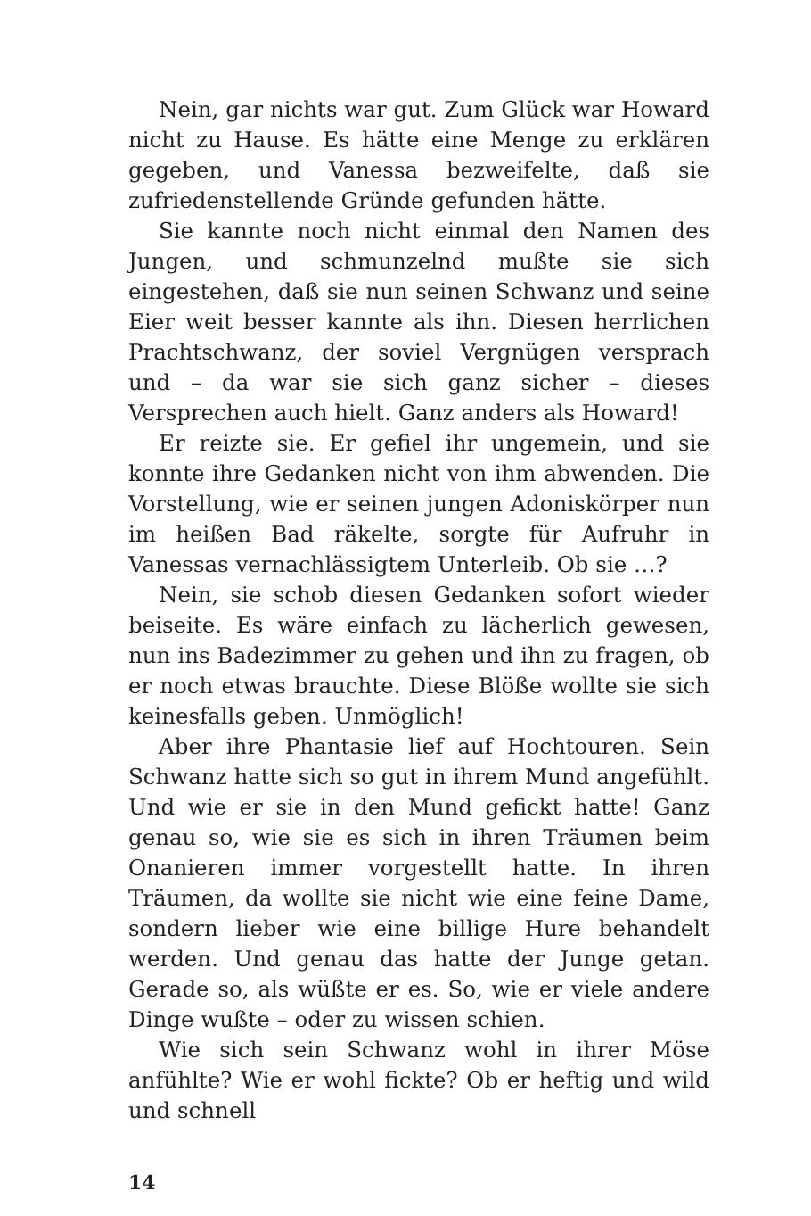Nein, gar nichts war gut. Zum Glück war Howard nicht zu Hause. Es hätte eine Menge zu erklären gegeben, und Vanessa bezweifelte, daß sie zufriedenstellende Gründe gefunden hätte.
Sie kannte noch nicht einmal den Namen des Jungen, und schmunzelnd mußte sie sich eingestehen, daß sie nun seinen Schwanz und seine Eier weit besser kannte als ihn. Diesen herrlichen Prachtschwanz, der soviel Vergnügen versprach und – da war sie sich ganz sicher – dieses Versprechen auch hielt. Ganz anders als Howard!
Er reizte sie. Er gefiel ihr ungemein, und sie konnte ihre Gedanken nicht von ihm abwenden. Die Vorstellung, wie er seinen jungen Adoniskörper nun im heißen Bad räkelte, sorgte für Aufruhr in Vanessas vernachlässigtem Unterleib. Ob sie …?
Nein, sie schob diesen Gedanken sofort wieder beiseite. Es wäre einfach zu lächerlich gewesen, nun ins Badezimmer zu gehen und ihn zu fragen, ob er noch etwas brauchte. Diese Blöße wollte sie sich keinesfalls geben. Unmöglich!
Aber ihre Phantasie lief auf Hochtouren. Sein Schwanz hatte sich so gut in ihrem Mund angefühlt. Und wie er sie in den Mund gefickt hatte! Ganz genau so, wie sie es sich in ihren Träumen beim Onanieren immer vorgestellt hatte. In ihren Träumen, da wollte sie nicht wie eine feine Dame, sondern lieber wie eine billige Hure behandelt werden. Und genau das hatte der Junge getan. Gerade so, als wüßte er es. So, wie er viele andere Dinge wußte – oder zu wissen schien.
Wie sich sein Schwanz wohl in ihrer Möse anfühlte? Wie er wohl fickte? Ob er heftig und wild und schnell
14